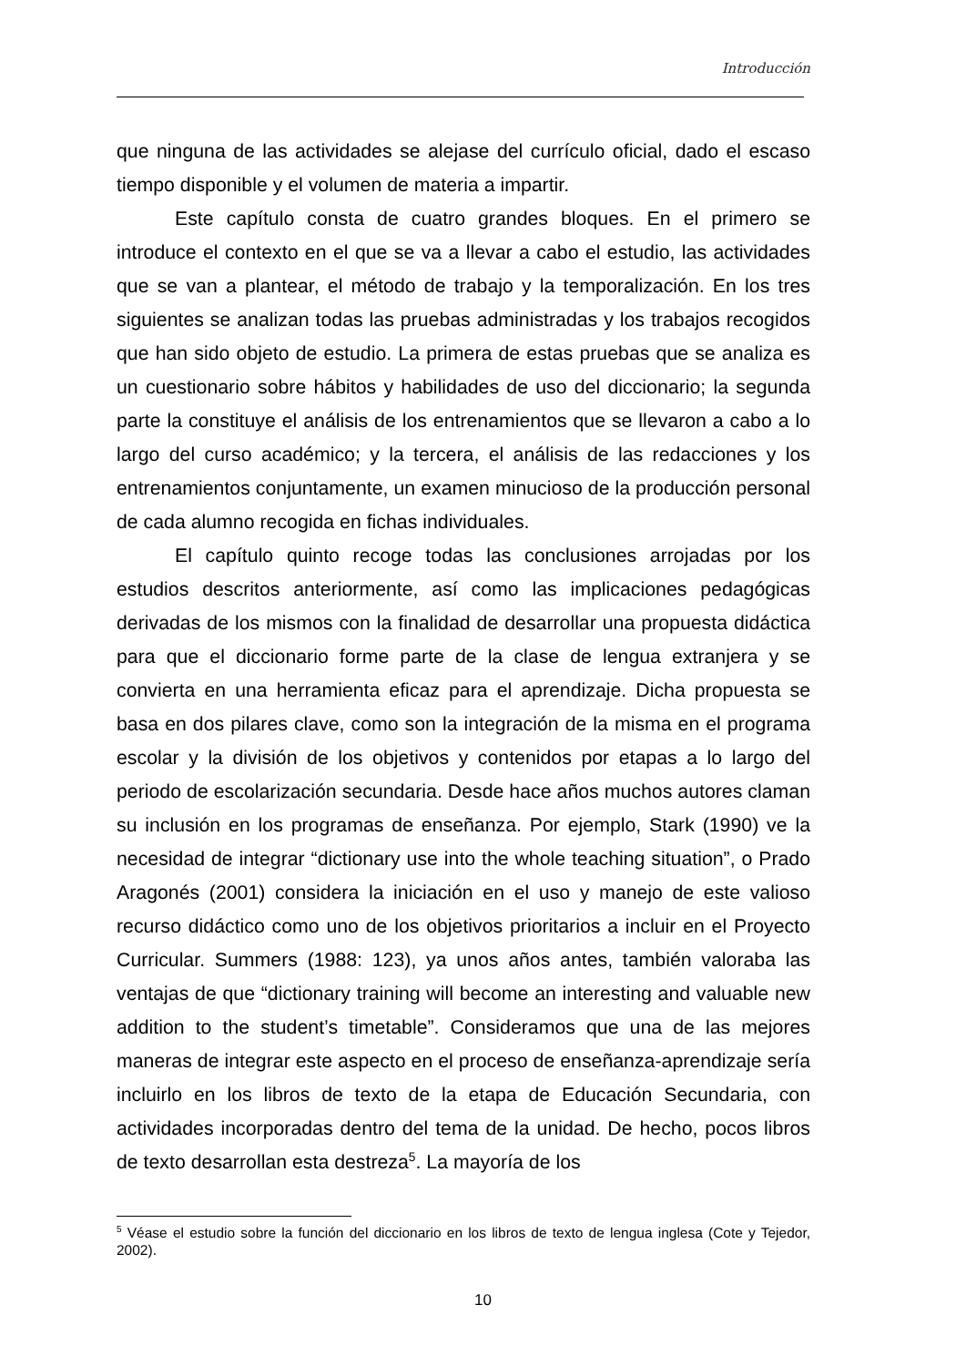Introducción
que ninguna de las actividades se alejase del currículo oficial, dado el escaso tiempo disponible y el volumen de materia a impartir.
Este capítulo consta de cuatro grandes bloques. En el primero se introduce el contexto en el que se va a llevar a cabo el estudio, las actividades que se van a plantear, el método de trabajo y la temporalización. En los tres siguientes se analizan todas las pruebas administradas y los trabajos recogidos que han sido objeto de estudio. La primera de estas pruebas que se analiza es un cuestionario sobre hábitos y habilidades de uso del diccionario; la segunda parte la constituye el análisis de los entrenamientos que se llevaron a cabo a lo largo del curso académico; y la tercera, el análisis de las redacciones y los entrenamientos conjuntamente, un examen minucioso de la producción personal de cada alumno recogida en fichas individuales.
El capítulo quinto recoge todas las conclusiones arrojadas por los estudios descritos anteriormente, así como las implicaciones pedagógicas derivadas de los mismos con la finalidad de desarrollar una propuesta didáctica para que el diccionario forme parte de la clase de lengua extranjera y se convierta en una herramienta eficaz para el aprendizaje. Dicha propuesta se basa en dos pilares clave, como son la integración de la misma en el programa escolar y la división de los objetivos y contenidos por etapas a lo largo del periodo de escolarización secundaria. Desde hace años muchos autores claman su inclusión en los programas de enseñanza. Por ejemplo, Stark (1990) ve la necesidad de integrar “dictionary use into the whole teaching situation”, o Prado Aragonés (2001) considera la iniciación en el uso y manejo de este valioso recurso didáctico como uno de los objetivos prioritarios a incluir en el Proyecto Curricular. Summers (1988: 123), ya unos años antes, también valoraba las ventajas de que “dictionary training will become an interesting and valuable new addition to the student’s timetable”. Consideramos que una de las mejores maneras de integrar este aspecto en el proceso de enseñanza-aprendizaje sería incluirlo en los libros de texto de la etapa de Educación Secundaria, con actividades incorporadas dentro del tema de la unidad. De hecho, pocos libros de texto desarrollan esta destreza<sup>5</sup>. La mayoría de los
<sup>5</sup> Véase el estudio sobre la función del diccionario en los libros de texto de lengua inglesa (Cote y Tejedor, 2002).
10